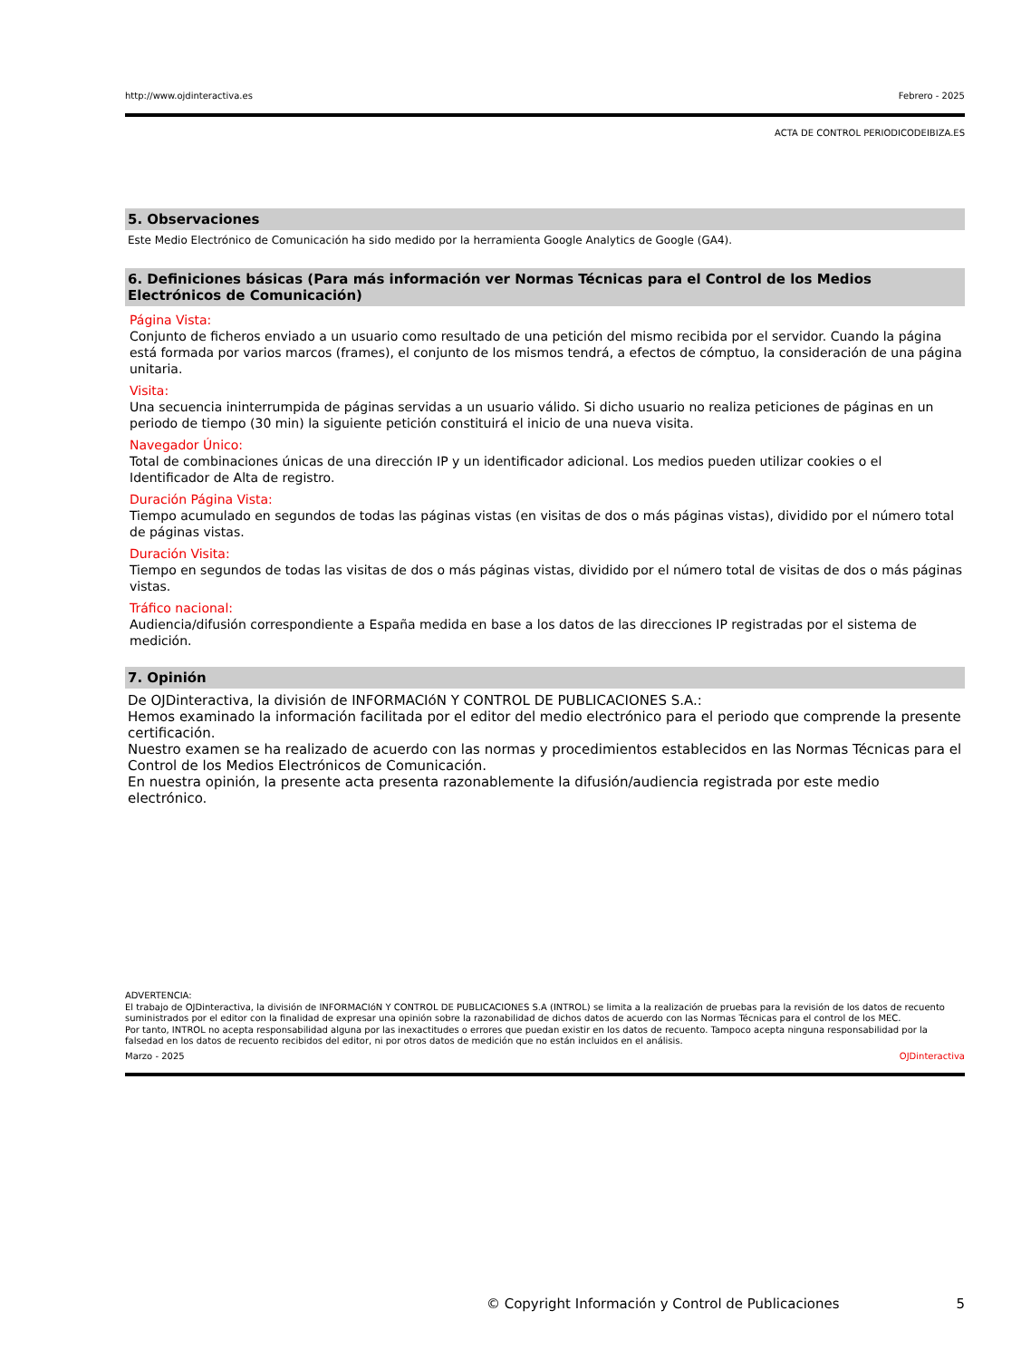http://www.ojdinteractiva.es Febrero - 2025
ACTA DE CONTROL PERIODICODEIBIZA.ES
5. Observaciones
Este Medio Electrónico de Comunicación ha sido medido por la herramienta Google Analytics de Google (GA4).
6. Definiciones básicas (Para más información ver Normas Técnicas para el Control de los Medios Electrónicos de Comunicación)
Página Vista:
Conjunto de ficheros enviado a un usuario como resultado de una petición del mismo recibida por el servidor. Cuando la página está formada por varios marcos (frames), el conjunto de los mismos tendrá, a efectos de cómptuo, la consideración de una página unitaria.
Visita:
Una secuencia ininterrumpida de páginas servidas a un usuario válido. Si dicho usuario no realiza peticiones de páginas en un periodo de tiempo (30 min) la siguiente petición constituirá el inicio de una nueva visita.
Navegador Único:
Total de combinaciones únicas de una dirección IP y un identificador adicional. Los medios pueden utilizar cookies o el Identificador de Alta de registro.
Duración Página Vista:
Tiempo acumulado en segundos de todas las páginas vistas (en visitas de dos o más páginas vistas), dividido por el número total de páginas vistas.
Duración Visita:
Tiempo en segundos de todas las visitas de dos o más páginas vistas, dividido por el número total de visitas de dos o más páginas vistas.
Tráfico nacional:
Audiencia/difusión correspondiente a España medida en base a los datos de las direcciones IP registradas por el sistema de medición.
7. Opinión
De OJDinteractiva, la división de INFORMACIóN Y CONTROL DE PUBLICACIONES S.A.:
Hemos examinado la información facilitada por el editor del medio electrónico para el periodo que comprende la presente certificación.
Nuestro examen se ha realizado de acuerdo con las normas y procedimientos establecidos en las Normas Técnicas para el Control de los Medios Electrónicos de Comunicación.
En nuestra opinión, la presente acta presenta razonablemente la difusión/audiencia registrada por este medio electrónico.
ADVERTENCIA:
El trabajo de OJDinteractiva, la división de INFORMACIóN Y CONTROL DE PUBLICACIONES S.A (INTROL) se limita a la realización de pruebas para la revisión de los datos de recuento suministrados por el editor con la finalidad de expresar una opinión sobre la razonabilidad de dichos datos de acuerdo con las Normas Técnicas para el control de los MEC.
Por tanto, INTROL no acepta responsabilidad alguna por las inexactitudes o errores que puedan existir en los datos de recuento. Tampoco acepta ninguna responsabilidad por la falsedad en los datos de recuento recibidos del editor, ni por otros datos de medición que no están incluidos en el análisis.
Marzo - 2025 OJDinteractiva
© Copyright Información y Control de Publicaciones 5